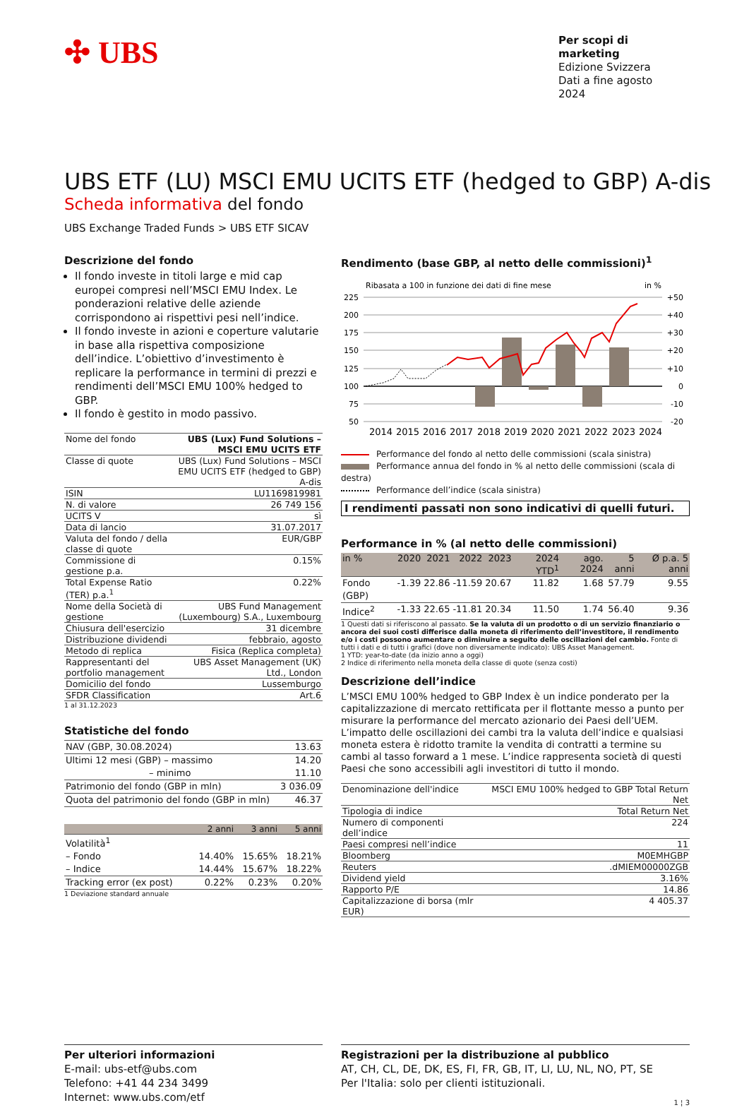✣ UBS
Per scopi di marketing
Edizione Svizzera
Dati a fine agosto 2024
UBS ETF (LU) MSCI EMU UCITS ETF (hedged to GBP) A-dis
Scheda informativa del fondo
UBS Exchange Traded Funds > UBS ETF SICAV
Descrizione del fondo
Il fondo investe in titoli large e mid cap europei compresi nell’MSCI EMU Index. Le ponderazioni relative delle aziende corrispondono ai rispettivi pesi nell’indice.
Il fondo investe in azioni e coperture valutarie in base alla rispettiva composizione dell’indice. L’obiettivo d’investimento è replicare la performance in termini di prezzi e rendimenti dell’MSCI EMU 100% hedged to GBP.
Il fondo è gestito in modo passivo.
| Nome del fondo | UBS (Lux) Fund Solutions – MSCI EMU UCITS ETF |
| Classe di quote | UBS (Lux) Fund Solutions – MSCI EMU UCITS ETF (hedged to GBP) A-dis |
| ISIN | LU1169819981 |
| N. di valore | 26 749 156 |
| UCITS V | sì |
| Data di lancio | 31.07.2017 |
| Valuta del fondo / della classe di quote | EUR/GBP |
| Commissione di gestione p.a. | 0.15% |
| Total Expense Ratio (TER) p.a.<sup>1</sup> | 0.22% |
| Nome della Società di gestione | UBS Fund Management (Luxembourg) S.A., Luxembourg |
| Chiusura dell'esercizio | 31 dicembre |
| Distribuzione dividendi | febbraio, agosto |
| Metodo di replica | Fisica (Replica completa) |
| Rappresentanti del portfolio management | UBS Asset Management (UK) Ltd., London |
| Domicilio del fondo | Lussemburgo |
| SFDR Classification | Art.6 |
1 al 31.12.2023
Statistiche del fondo
| NAV (GBP, 30.08.2024) | 13.63 |
| Ultimi 12 mesi (GBP) – massimo | 14.20 |
| – minimo | 11.10 |
| Patrimonio del fondo (GBP in mln) | 3 036.09 |
| Quota del patrimonio del fondo (GBP in mln) | 46.37 |
| | 2 anni | 3 anni | 5 anni |
| --- | --- | --- | --- |
| Volatilità<sup>1</sup> | | | |
| – Fondo | 14.40% | 15.65% | 18.21% |
| – Indice | 14.44% | 15.67% | 18.22% |
| Tracking error (ex post) | 0.22% | 0.23% | 0.20% |
1 Deviazione standard annuale
Rendimento (base GBP, al netto delle commissioni)<sup>1</sup>
Ribasata a 100 in funzione dei dati di fine mese
in %
225
200
175
150
125
100
75
50
+50
+40
+30
+20
+10
0
-10
-20
2014
2015
2016
2017
2018
2019
2020
2021
2022
2023
2024
Performance del fondo al netto delle commissioni (scala sinistra)
Performance annua del fondo in % al netto delle commissioni (scala di destra)
Performance dell’indice (scala sinistra)
I rendimenti passati non sono indicativi di quelli futuri.
Performance in % (al netto delle commissioni)
| in % | 2020 | 2021 | 2022 | 2023 | 2024 YTD<sup>1</sup> | ago. 2024 | 5 anni | Ø p.a. 5 anni |
| --- | --- | --- | --- | --- | --- | --- | --- | --- |
| Fondo (GBP) | -1.39 | 22.86 | -11.59 | 20.67 | 11.82 | 1.68 | 57.79 | 9.55 |
| Indice<sup>2</sup> | -1.33 | 22.65 | -11.81 | 20.34 | 11.50 | 1.74 | 56.40 | 9.36 |
1 Questi dati si riferiscono al passato. Se la valuta di un prodotto o di un servizio finanziario o ancora dei suoi costi differisce dalla moneta di riferimento dell’investitore, il rendimento e/o i costi possono aumentare o diminuire a seguito delle oscillazioni del cambio. Fonte di tutti i dati e di tutti i grafici (dove non diversamente indicato): UBS Asset Management.
1 YTD: year-to-date (da inizio anno a oggi)
2 Indice di riferimento nella moneta della classe di quote (senza costi)
Descrizione dell’indice
L’MSCI EMU 100% hedged to GBP Index è un indice ponderato per la capitalizzazione di mercato rettificata per il flottante messo a punto per misurare la performance del mercato azionario dei Paesi dell’UEM. L’impatto delle oscillazioni dei cambi tra la valuta dell’indice e qualsiasi moneta estera è ridotto tramite la vendita di contratti a termine su cambi al tasso forward a 1 mese. L’indice rappresenta società di questi Paesi che sono accessibili agli investitori di tutto il mondo.
| Denominazione dell'indice | MSCI EMU 100% hedged to GBP Total Return Net |
| Tipologia di indice | Total Return Net |
| Numero di componenti dell’indice | 224 |
| Paesi compresi nell’indice | 11 |
| Bloomberg | M0EMHGBP |
| Reuters | .dMIEM00000ZGB |
| Dividend yield | 3.16% |
| Rapporto P/E | 14.86 |
| Capitalizzazione di borsa (mlr EUR) | 4 405.37 |
Per ulteriori informazioni
E-mail: ubs-etf@ubs.com
Telefono: +41 44 234 3499
Internet: www.ubs.com/etf
Registrazioni per la distribuzione al pubblico
AT, CH, CL, DE, DK, ES, FI, FR, GB, IT, LI, LU, NL, NO, PT, SE
Per l'Italia: solo per clienti istituzionali.
1 ¦ 3